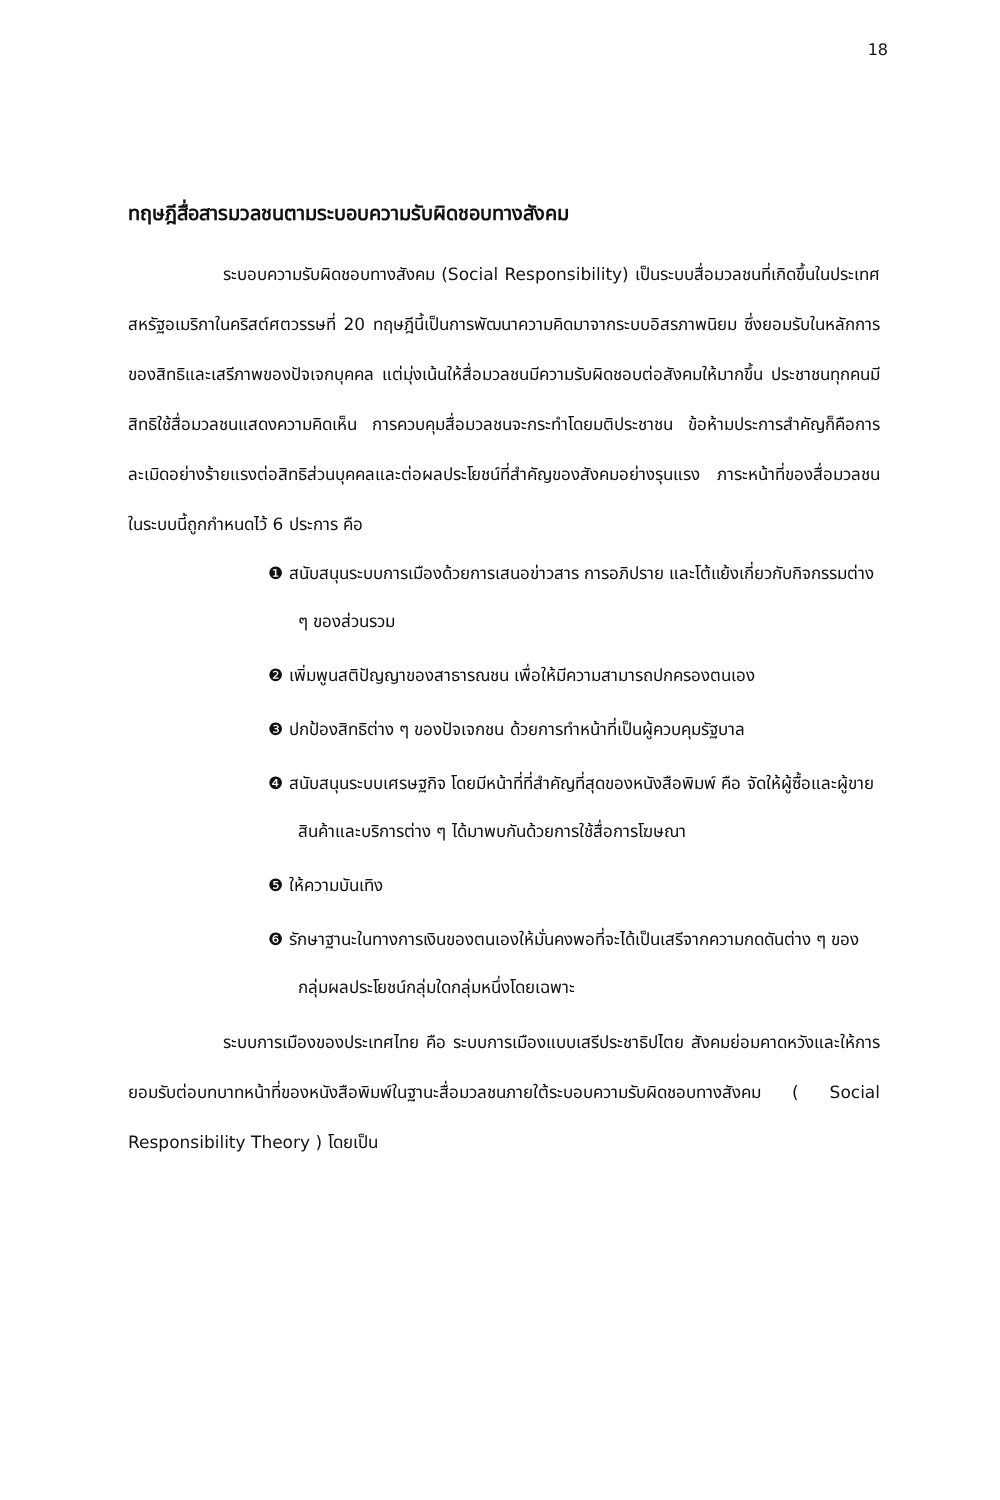18
ทฤษฎีสื่อสารมวลชนตามระบอบความรับผิดชอบทางสังคม
ระบอบความรับผิดชอบทางสังคม (Social Responsibility) เป็นระบบสื่อมวลชนที่เกิดขึ้นในประเทศสหรัฐอเมริกาในคริสต์ศตวรรษที่ 20 ทฤษฎีนี้เป็นการพัฒนาความคิดมาจากระบบอิสรภาพนิยม ซึ่งยอมรับในหลักการของสิทธิและเสรีภาพของปัจเจกบุคคล แต่มุ่งเน้นให้สื่อมวลชนมีความรับผิดชอบต่อสังคมให้มากขึ้น ประชาชนทุกคนมีสิทธิใช้สื่อมวลชนแสดงความคิดเห็น การควบคุมสื่อมวลชนจะกระทำโดยมติประชาชน ข้อห้ามประการสำคัญก็คือการละเมิดอย่างร้ายแรงต่อสิทธิส่วนบุคคลและต่อผลประโยชน์ที่สำคัญของสังคมอย่างรุนแรง ภาระหน้าที่ของสื่อมวลชนในระบบนี้ถูกกำหนดไว้ 6 ประการ คือ
❶ สนับสนุนระบบการเมืองด้วยการเสนอข่าวสาร การอภิปราย และโต้แย้งเกี่ยวกับกิจกรรมต่าง ๆ ของส่วนรวม
❷ เพิ่มพูนสติปัญญาของสาธารณชน เพื่อให้มีความสามารถปกครองตนเอง
❸ ปกป้องสิทธิต่าง ๆ ของปัจเจกชน ด้วยการทำหน้าที่เป็นผู้ควบคุมรัฐบาล
❹ สนับสนุนระบบเศรษฐกิจ โดยมีหน้าที่ที่สำคัญที่สุดของหนังสือพิมพ์ คือ จัดให้ผู้ซื้อและผู้ขายสินค้าและบริการต่าง ๆ ได้มาพบกันด้วยการใช้สื่อการโฆษณา
❺ ให้ความบันเทิง
❻ รักษาฐานะในทางการเงินของตนเองให้มั่นคงพอที่จะได้เป็นเสรีจากความกดดันต่าง ๆ ของกลุ่มผลประโยชน์กลุ่มใดกลุ่มหนึ่งโดยเฉพาะ
ระบบการเมืองของประเทศไทย คือ ระบบการเมืองแบบเสรีประชาธิปไตย สังคมย่อมคาดหวังและให้การยอมรับต่อบทบาทหน้าที่ของหนังสือพิมพ์ในฐานะสื่อมวลชนภายใต้ระบอบความรับผิดชอบทางสังคม ( Social Responsibility Theory ) โดยเป็น